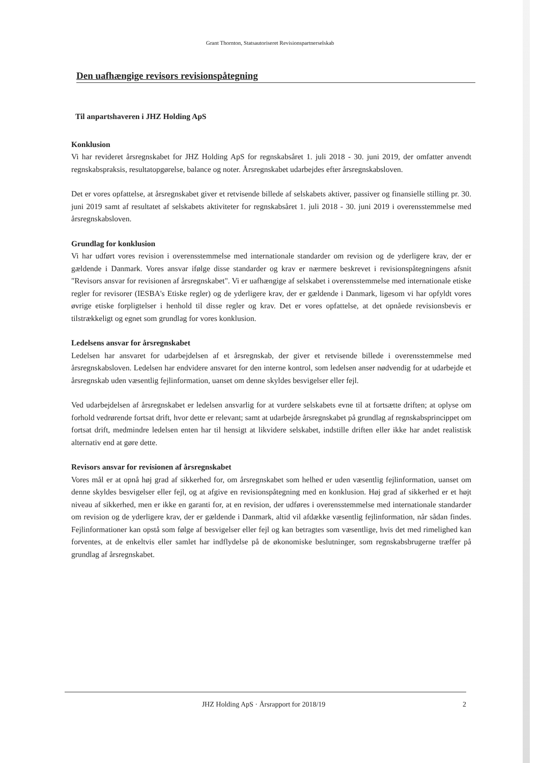Grant Thornton, Statsautoriseret Revisionspartnerselskab
Den uafhængige revisors revisionspåtegning
Til anpartshaveren i JHZ Holding ApS
Konklusion
Vi har revideret årsregnskabet for JHZ Holding ApS for regnskabsåret 1. juli 2018 - 30. juni 2019, der omfatter anvendt regnskabspraksis, resultatopgørelse, balance og noter. Årsregnskabet udarbejdes efter årsregnskabsloven.
Det er vores opfattelse, at årsregnskabet giver et retvisende billede af selskabets aktiver, passiver og finansielle stilling pr. 30. juni 2019 samt af resultatet af selskabets aktiviteter for regnskabsåret 1. juli 2018 - 30. juni 2019 i overensstemmelse med årsregnskabsloven.
Grundlag for konklusion
Vi har udført vores revision i overensstemmelse med internationale standarder om revision og de yderligere krav, der er gældende i Danmark. Vores ansvar ifølge disse standarder og krav er nærmere beskrevet i revisionspåtegningens afsnit "Revisors ansvar for revisionen af årsregnskabet". Vi er uafhængige af selskabet i overensstemmelse med internationale etiske regler for revisorer (IESBA's Etiske regler) og de yderligere krav, der er gældende i Danmark, ligesom vi har opfyldt vores øvrige etiske forpligtelser i henhold til disse regler og krav. Det er vores opfattelse, at det opnåede revisionsbevis er tilstrækkeligt og egnet som grundlag for vores konklusion.
Ledelsens ansvar for årsregnskabet
Ledelsen har ansvaret for udarbejdelsen af et årsregnskab, der giver et retvisende billede i overensstemmelse med årsregnskabsloven. Ledelsen har endvidere ansvaret for den interne kontrol, som ledelsen anser nødvendig for at udarbejde et årsregnskab uden væsentlig fejlinformation, uanset om denne skyldes besvigelser eller fejl.
Ved udarbejdelsen af årsregnskabet er ledelsen ansvarlig for at vurdere selskabets evne til at fortsætte driften; at oplyse om forhold vedrørende fortsat drift, hvor dette er relevant; samt at udarbejde årsregnskabet på grundlag af regnskabsprincippet om fortsat drift, medmindre ledelsen enten har til hensigt at likvidere selskabet, indstille driften eller ikke har andet realistisk alternativ end at gøre dette.
Revisors ansvar for revisionen af årsregnskabet
Vores mål er at opnå høj grad af sikkerhed for, om årsregnskabet som helhed er uden væsentlig fejlinformation, uanset om denne skyldes besvigelser eller fejl, og at afgive en revisionspåtegning med en konklusion. Høj grad af sikkerhed er et højt niveau af sikkerhed, men er ikke en garanti for, at en revision, der udføres i overensstemmelse med internationale standarder om revision og de yderligere krav, der er gældende i Danmark, altid vil afdække væsentlig fejlinformation, når sådan findes. Fejlinformationer kan opstå som følge af besvigelser eller fejl og kan betragtes som væsentlige, hvis det med rimelighed kan forventes, at de enkeltvis eller samlet har indflydelse på de økonomiske beslutninger, som regnskabsbrugerne træffer på grundlag af årsregnskabet.
JHZ Holding ApS · Årsrapport for 2018/19 2